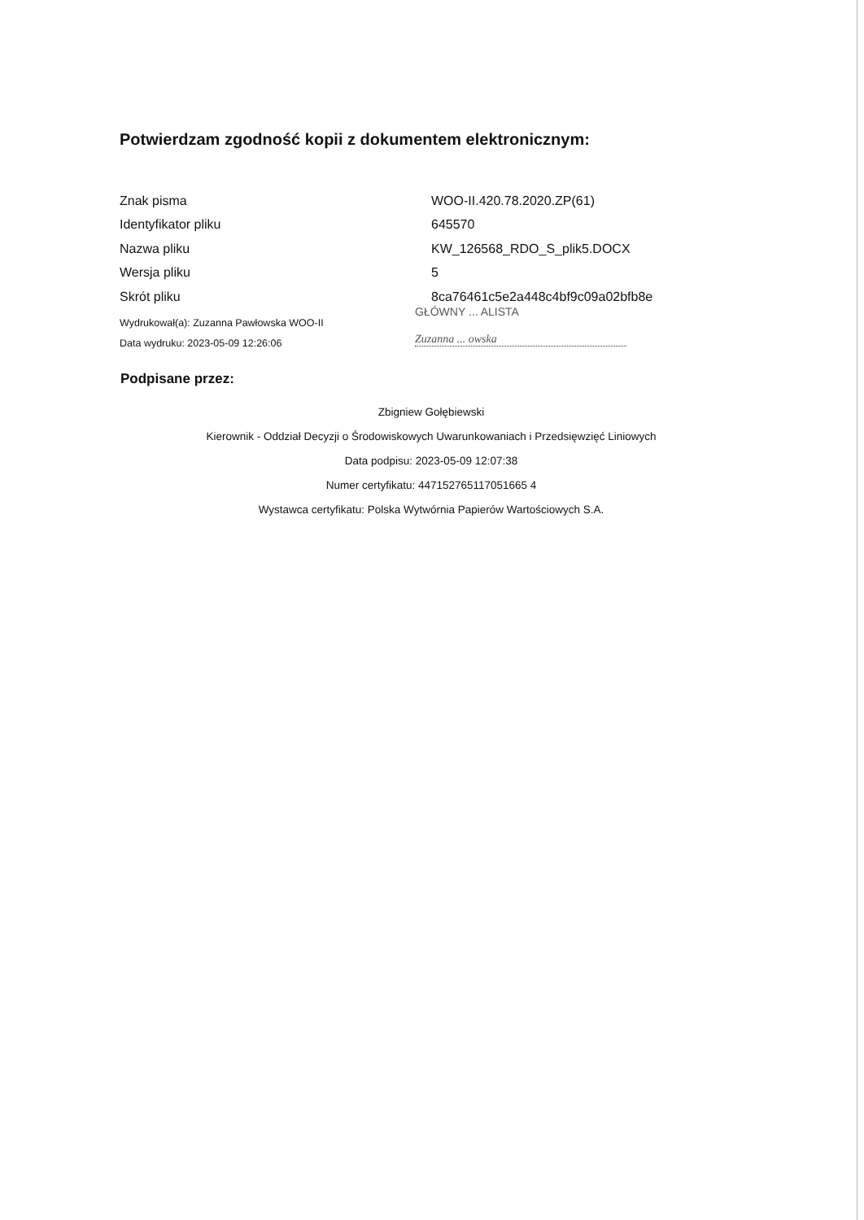Potwierdzam zgodność kopii z dokumentem elektronicznym:
| Znak pisma | WOO-II.420.78.2020.ZP(61) |
| Identyfikator pliku | 645570 |
| Nazwa pliku | KW_126568_RDO_S_plik5.DOCX |
| Wersja pliku | 5 |
| Skrót pliku | 8ca76461c5e2a448c4bf9c09a02bfb8e |
Wydrukował(a): Zuzanna Pawłowska WOO-II
Data wydruku: 2023-05-09 12:26:06
GŁÓWNY ... ALISTA
Zuzanna ... owska
Podpisane przez:
Zbigniew Gołębiewski
Kierownik - Oddział Decyzji o Środowiskowych Uwarunkowaniach i Przedsięwzięć Liniowych
Data podpisu: 2023-05-09 12:07:38
Numer certyfikatu: 447152765117051665 4
Wystawca certyfikatu: Polska Wytwórnia Papierów Wartościowych S.A.